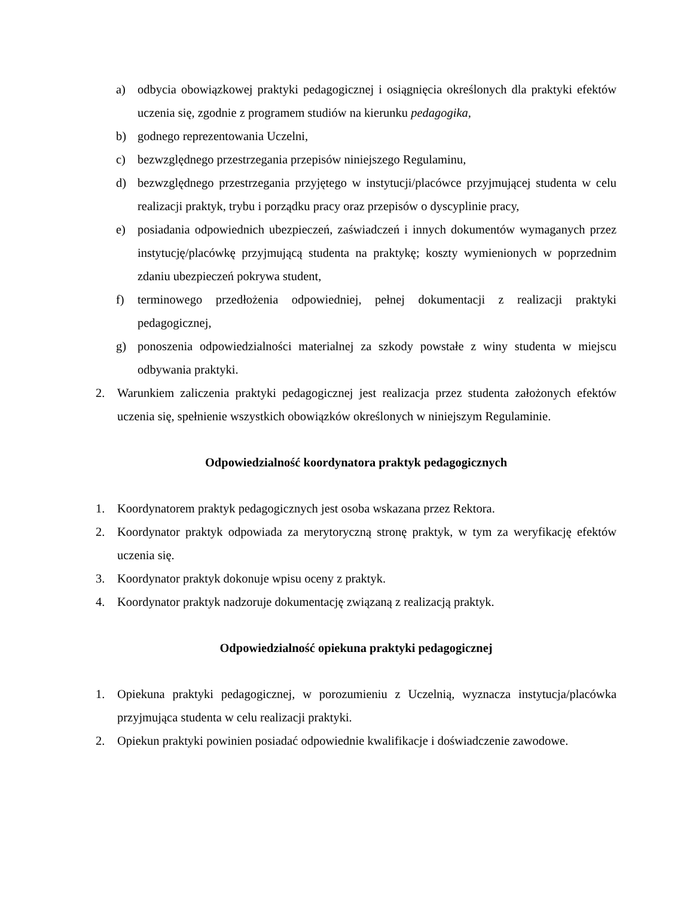a) odbycia obowiązkowej praktyki pedagogicznej i osiągnięcia określonych dla praktyki efektów uczenia się, zgodnie z programem studiów na kierunku pedagogika,
b) godnego reprezentowania Uczelni,
c) bezwzględnego przestrzegania przepisów niniejszego Regulaminu,
d) bezwzględnego przestrzegania przyjętego w instytucji/placówce przyjmującej studenta w celu realizacji praktyk, trybu i porządku pracy oraz przepisów o dyscyplinie pracy,
e) posiadania odpowiednich ubezpieczeń, zaświadczeń i innych dokumentów wymaganych przez instytucję/placówkę przyjmującą studenta na praktykę; koszty wymienionych w poprzednim zdaniu ubezpieczeń pokrywa student,
f) terminowego przedłożenia odpowiedniej, pełnej dokumentacji z realizacji praktyki pedagogicznej,
g) ponoszenia odpowiedzialności materialnej za szkody powstałe z winy studenta w miejscu odbywania praktyki.
2. Warunkiem zaliczenia praktyki pedagogicznej jest realizacja przez studenta założonych efektów uczenia się, spełnienie wszystkich obowiązków określonych w niniejszym Regulaminie.
Odpowiedzialność koordynatora praktyk pedagogicznych
1. Koordynatorem praktyk pedagogicznych jest osoba wskazana przez Rektora.
2. Koordynator praktyk odpowiada za merytoryczną stronę praktyk, w tym za weryfikację efektów uczenia się.
3. Koordynator praktyk dokonuje wpisu oceny z praktyk.
4. Koordynator praktyk nadzoruje dokumentację związaną z realizacją praktyk.
Odpowiedzialność opiekuna praktyki pedagogicznej
1. Opiekuna praktyki pedagogicznej, w porozumieniu z Uczelnią, wyznacza instytucja/placówka przyjmująca studenta w celu realizacji praktyki.
2. Opiekun praktyki powinien posiadać odpowiednie kwalifikacje i doświadczenie zawodowe.